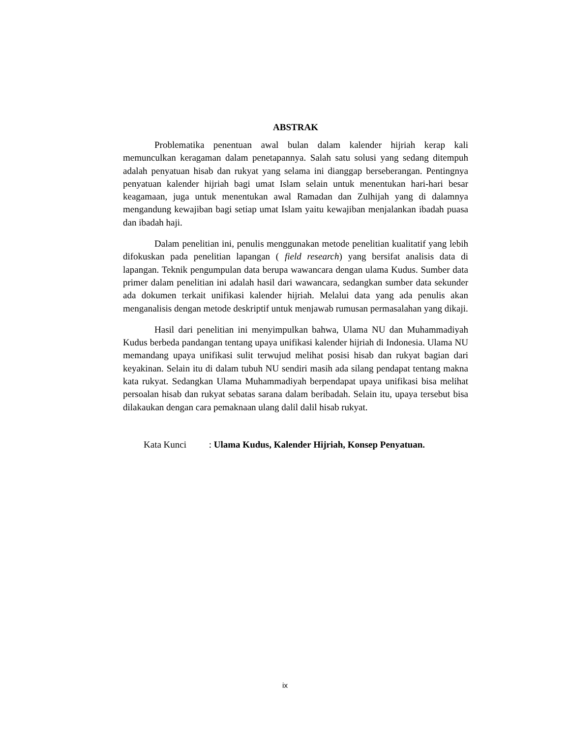ABSTRAK
Problematika penentuan awal bulan dalam kalender hijriah kerap kali memunculkan keragaman dalam penetapannya. Salah satu solusi yang sedang ditempuh adalah penyatuan hisab dan rukyat yang selama ini dianggap berseberangan. Pentingnya penyatuan kalender hijriah bagi umat Islam selain untuk menentukan hari-hari besar keagamaan, juga untuk menentukan awal Ramadan dan Zulhijah yang di dalamnya mengandung kewajiban bagi setiap umat Islam yaitu kewajiban menjalankan ibadah puasa dan ibadah haji.
Dalam penelitian ini, penulis menggunakan metode penelitian kualitatif yang lebih difokuskan pada penelitian lapangan ( field research) yang bersifat analisis data di lapangan. Teknik pengumpulan data berupa wawancara dengan ulama Kudus. Sumber data primer dalam penelitian ini adalah hasil dari wawancara, sedangkan sumber data sekunder ada dokumen terkait unifikasi kalender hijriah. Melalui data yang ada penulis akan menganalisis dengan metode deskriptif untuk menjawab rumusan permasalahan yang dikaji.
Hasil dari penelitian ini menyimpulkan bahwa, Ulama NU dan Muhammadiyah Kudus berbeda pandangan tentang upaya unifikasi kalender hijriah di Indonesia. Ulama NU memandang upaya unifikasi sulit terwujud melihat posisi hisab dan rukyat bagian dari keyakinan. Selain itu di dalam tubuh NU sendiri masih ada silang pendapat tentang makna kata rukyat. Sedangkan Ulama Muhammadiyah berpendapat upaya unifikasi bisa melihat persoalan hisab dan rukyat sebatas sarana dalam beribadah. Selain itu, upaya tersebut bisa dilakaukan dengan cara pemaknaan ulang dalil dalil hisab rukyat.
Kata Kunci : Ulama Kudus, Kalender Hijriah, Konsep Penyatuan.
ix